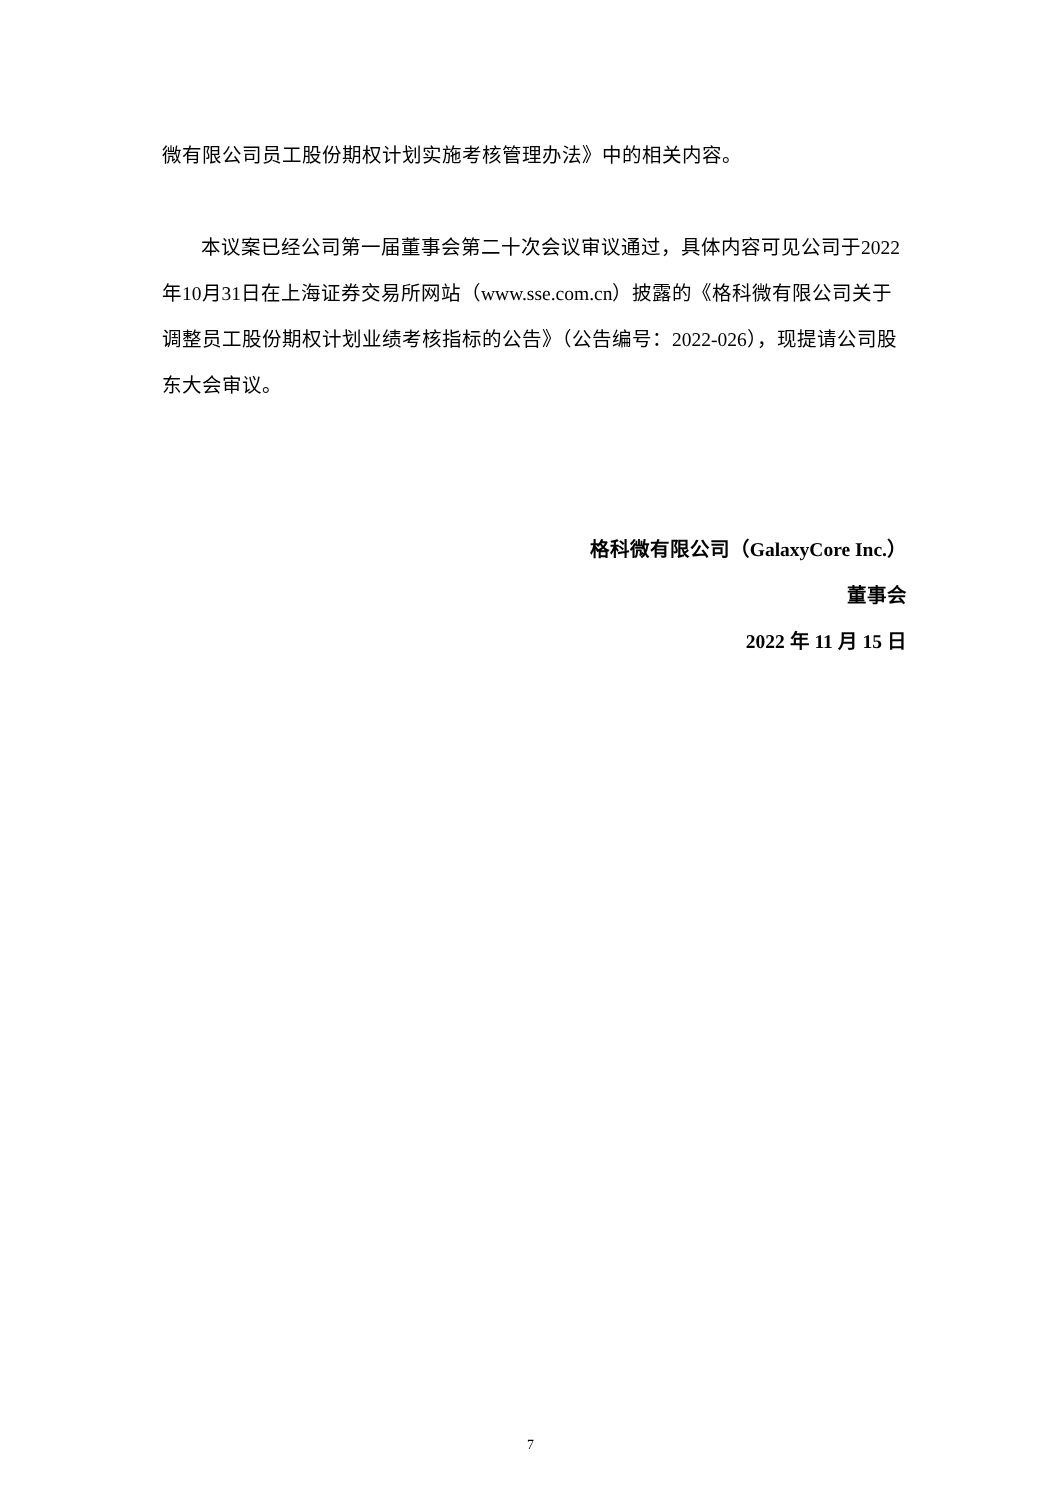微有限公司员工股份期权计划实施考核管理办法》中的相关内容。
本议案已经公司第一届董事会第二十次会议审议通过，具体内容可见公司于2022年10月31日在上海证券交易所网站（www.sse.com.cn）披露的《格科微有限公司关于调整员工股份期权计划业绩考核指标的公告》（公告编号：2022-026），现提请公司股东大会审议。
格科微有限公司（GalaxyCore Inc.）
董事会
2022 年 11 月 15 日
7